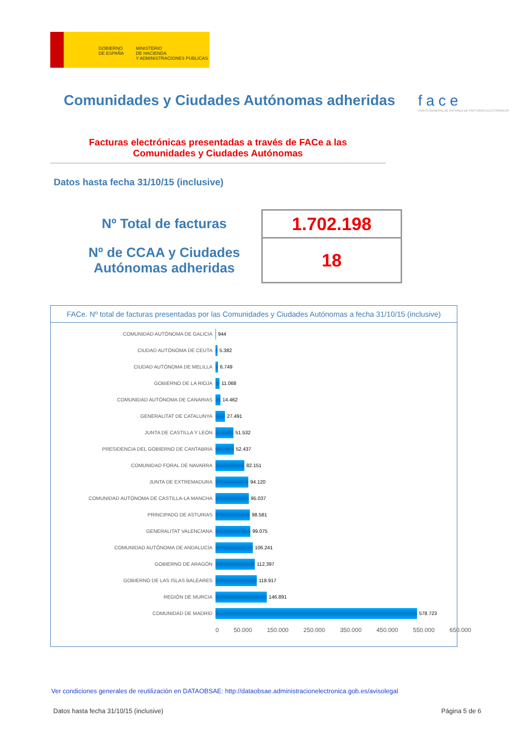GOBIERNO
DE ESPAÑA
MINISTERIO
DE HACIENDA
Y ADMINISTRACIONES PÚBLICAS
Comunidades y Ciudades Autónomas adheridas
face
PUNTO GENERAL DE ENTRADA DE FACTURAS ELECTRÓNICAS
Facturas electrónicas presentadas a través de FACe a las
Comunidades y Ciudades Autónomas
Datos hasta fecha 31/10/15 (inclusive)
| Nº Total de facturas | 1.702.198 |
| Nº de CCAA y Ciudades Autónomas adheridas | 18 |
FACe. Nº total de facturas presentadas por las Comunidades y Ciudades Autónomas a fecha 31/10/15 (inclusive)
COMUNIDAD AUTÓNOMA DE GALICIA 944
CIUDAD AUTÓNOMA DE CEUTA 5.382
CIUDAD AUTÓNOMA DE MELILLA 6.749
GOBIERNO DE LA RIOJA 11.068
COMUNIDAD AUTÓNOMA DE CANARIAS 14.462
GENERALITAT DE CATALUNYA 27.491
JUNTA DE CASTILLA Y LEÓN 51.532
PRESIDENCIA DEL GOBIERNO DE CANTABRIA 52.437
COMUNIDAD FORAL DE NAVARRA 82.151
JUNTA DE EXTREMADURA 94.120
COMUNIDAD AUTÓNOMA DE CASTILLA-LA MANCHA 95.037
PRINCIPADO DE ASTURIAS 98.581
GENERALITAT VALENCIANA 99.075
COMUNIDAD AUTÓNOMA DE ANDALUCÍA 106.241
GOBIERNO DE ARAGÓN 112.397
GOBIERNO DE LAS ISLAS BALEARES 118.917
REGIÓN DE MURCIA 146.891
COMUNIDAD DE MADRID 578.723
0 50.000 150.000 250.000 350.000 450.000 550.000 650.000
Ver condiciones generales de reutilización en DATAOBSAE: http://dataobsae.administracionelectronica.gob.es/avisolegal
Datos hasta fecha 31/10/15 (inclusive) Página 5 de 6